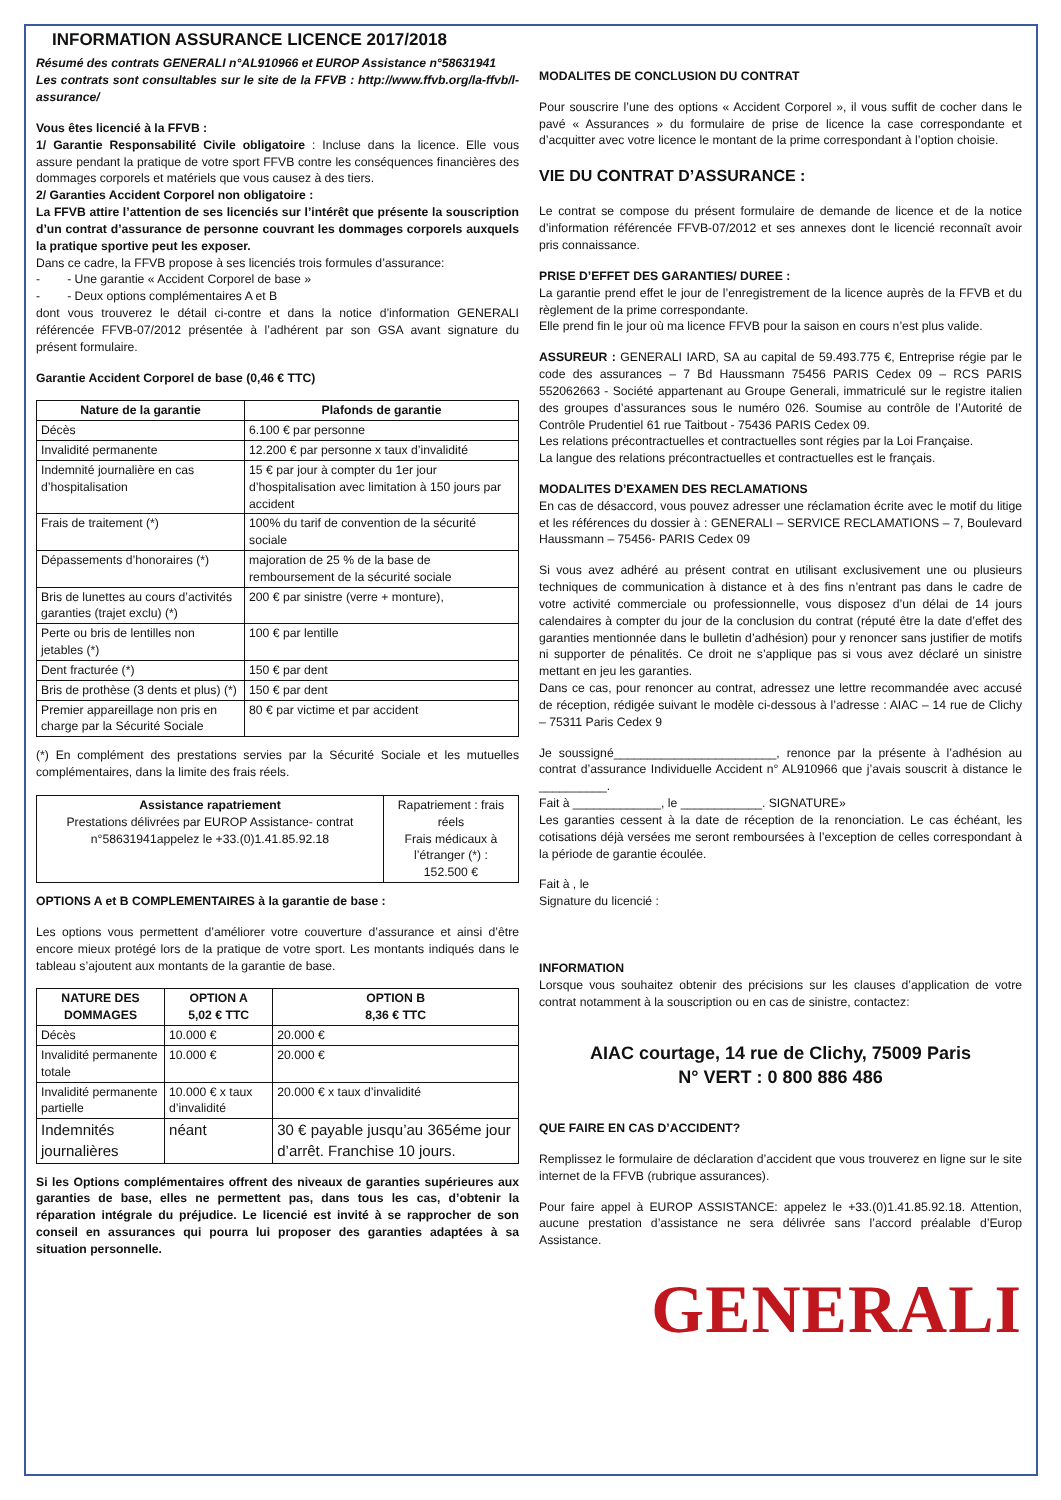INFORMATION ASSURANCE LICENCE 2017/2018
Résumé des contrats GENERALI n°AL910966 et EUROP Assistance n°58631941
Les contrats sont consultables sur le site de la FFVB : http://www.ffvb.org/la-ffvb/l-assurance/
Vous êtes licencié à la FFVB :
1/ Garantie Responsabilité Civile obligatoire : Incluse dans la licence. Elle vous assure pendant la pratique de votre sport FFVB contre les conséquences financières des dommages corporels et matériels que vous causez à des tiers.
2/ Garanties Accident Corporel non obligatoire :
La FFVB attire l’attention de ses licenciés sur l’intérêt que présente la souscription d’un contrat d’assurance de personne couvrant les dommages corporels auxquels la pratique sportive peut les exposer.
Dans ce cadre, la FFVB propose à ses licenciés trois formules d’assurance:
- - Une garantie « Accident Corporel de base »
- - Deux options complémentaires A et B
dont vous trouverez le détail ci-contre et dans la notice d’information GENERALI référencée FFVB-07/2012 présentée à l’adhérent par son GSA avant signature du présent formulaire.
Garantie Accident Corporel de base (0,46 € TTC)
| Nature de la garantie | Plafonds de garantie |
| --- | --- |
| Décès | 6.100 € par personne |
| Invalidité permanente | 12.200 € par personne x taux d’invalidité |
| Indemnité journalière en cas d’hospitalisation | 15 € par jour à compter du 1er jour d’hospitalisation avec limitation à 150 jours par accident |
| Frais de traitement (*) | 100% du tarif de convention de la sécurité sociale |
| Dépassements d’honoraires (*) | majoration de 25 % de la base de remboursement de la sécurité sociale |
| Bris de lunettes au cours d’activités garanties (trajet exclu) (*) | 200 € par sinistre (verre + monture), |
| Perte ou bris de lentilles non jetables (*) | 100 € par lentille |
| Dent fracturée (*) | 150 € par dent |
| Bris de prothèse (3 dents et plus) (*) | 150 € par dent |
| Premier appareillage non pris en charge par la Sécurité Sociale | 80 € par victime et par accident |
(*) En complément des prestations servies par la Sécurité Sociale et les mutuelles complémentaires, dans la limite des frais réels.
| Assistance rapatriement Prestations délivrées par EUROP Assistance- contrat n°58631941appelez le +33.(0)1.41.85.92.18 | Rapatriement : frais réels Frais médicaux à l’étranger (*) : 152.500 € |
OPTIONS A et B COMPLEMENTAIRES à la garantie de base :
Les options vous permettent d’améliorer votre couverture d’assurance et ainsi d’être encore mieux protégé lors de la pratique de votre sport. Les montants indiqués dans le tableau s’ajoutent aux montants de la garantie de base.
| NATURE DES DOMMAGES | OPTION A 5,02 € TTC | OPTION B 8,36 € TTC |
| --- | --- | --- |
| Décès | 10.000 € | 20.000 € |
| Invalidité permanente totale | 10.000 € | 20.000 € |
| Invalidité permanente partielle | 10.000 € x taux d’invalidité | 20.000 € x taux d’invalidité |
| Indemnités journalières | néant | 30 € payable jusqu’au 365éme jour d’arrêt. Franchise 10 jours. |
Si les Options complémentaires offrent des niveaux de garanties supérieures aux garanties de base, elles ne permettent pas, dans tous les cas, d’obtenir la réparation intégrale du préjudice. Le licencié est invité à se rapprocher de son conseil en assurances qui pourra lui proposer des garanties adaptées à sa situation personnelle.
MODALITES DE CONCLUSION DU CONTRAT
Pour souscrire l’une des options « Accident Corporel », il vous suffit de cocher dans le pavé « Assurances » du formulaire de prise de licence la case correspondante et d’acquitter avec votre licence le montant de la prime correspondant à l’option choisie.
VIE DU CONTRAT D’ASSURANCE :
Le contrat se compose du présent formulaire de demande de licence et de la notice d’information référencée FFVB-07/2012 et ses annexes dont le licencié reconnaît avoir pris connaissance.
PRISE D’EFFET DES GARANTIES/ DUREE :
La garantie prend effet le jour de l’enregistrement de la licence auprès de la FFVB et du règlement de la prime correspondante.
Elle prend fin le jour où ma licence FFVB pour la saison en cours n’est plus valide.
ASSUREUR : GENERALI IARD, SA au capital de 59.493.775 €, Entreprise régie par le code des assurances – 7 Bd Haussmann 75456 PARIS Cedex 09 – RCS PARIS 552062663 - Société appartenant au Groupe Generali, immatriculé sur le registre italien des groupes d’assurances sous le numéro 026. Soumise au contrôle de l’Autorité de Contrôle Prudentiel 61 rue Taitbout - 75436 PARIS Cedex 09.
Les relations précontractuelles et contractuelles sont régies par la Loi Française.
La langue des relations précontractuelles et contractuelles est le français.
MODALITES D’EXAMEN DES RECLAMATIONS
En cas de désaccord, vous pouvez adresser une réclamation écrite avec le motif du litige et les références du dossier à : GENERALI – SERVICE RECLAMATIONS – 7, Boulevard Haussmann – 75456- PARIS Cedex 09
Si vous avez adhéré au présent contrat en utilisant exclusivement une ou plusieurs techniques de communication à distance et à des fins n’entrant pas dans le cadre de votre activité commerciale ou professionnelle, vous disposez d’un délai de 14 jours calendaires à compter du jour de la conclusion du contrat (réputé être la date d’effet des garanties mentionnée dans le bulletin d’adhésion) pour y renoncer sans justifier de motifs ni supporter de pénalités. Ce droit ne s’applique pas si vous avez déclaré un sinistre mettant en jeu les garanties.
Dans ce cas, pour renoncer au contrat, adressez une lettre recommandée avec accusé de réception, rédigée suivant le modèle ci-dessous à l’adresse : AIAC – 14 rue de Clichy – 75311 Paris Cedex 9
Je soussigné________________________, renonce par la présente à l’adhésion au contrat d’assurance Individuelle Accident n° AL910966 que j’avais souscrit à distance le __________.
Fait à _____________, le ____________. SIGNATURE»
Les garanties cessent à la date de réception de la renonciation. Le cas échéant, les cotisations déjà versées me seront remboursées à l’exception de celles correspondant à la période de garantie écoulée.
Fait à , le
Signature du licencié :
INFORMATION
Lorsque vous souhaitez obtenir des précisions sur les clauses d’application de votre contrat notamment à la souscription ou en cas de sinistre, contactez:
AIAC courtage, 14 rue de Clichy, 75009 Paris
N° VERT : 0 800 886 486
QUE FAIRE EN CAS D’ACCIDENT?
Remplissez le formulaire de déclaration d’accident que vous trouverez en ligne sur le site internet de la FFVB (rubrique assurances).
Pour faire appel à EUROP ASSISTANCE: appelez le +33.(0)1.41.85.92.18. Attention, aucune prestation d’assistance ne sera délivrée sans l’accord préalable d’Europ Assistance.
GENERALI